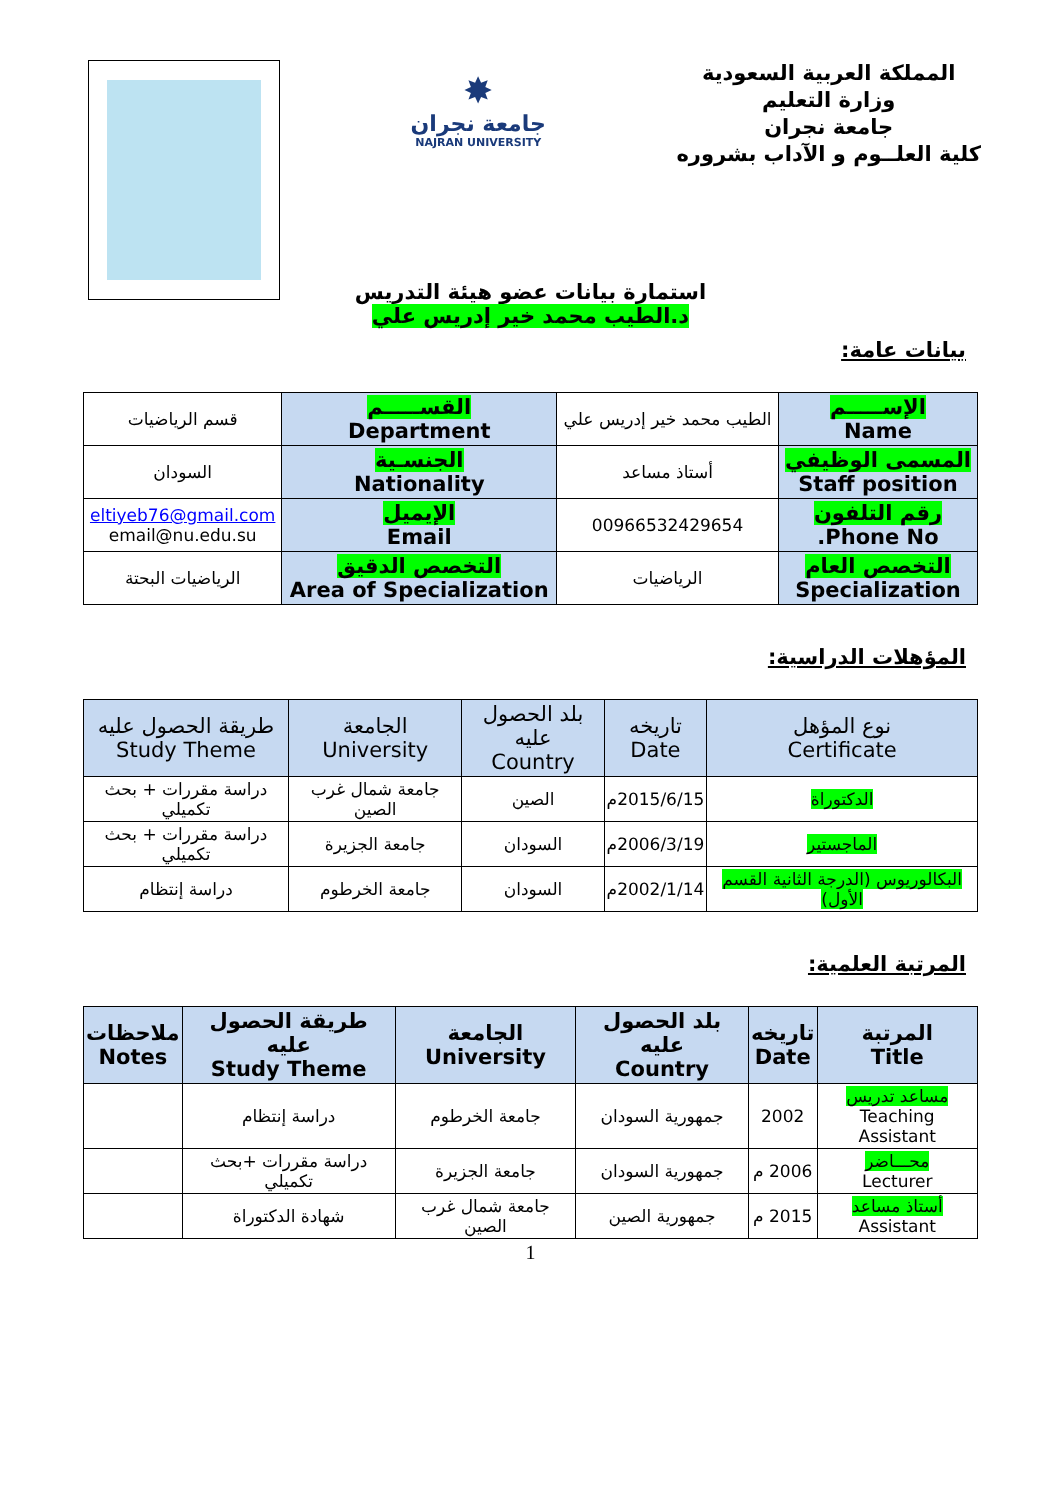المملكة العربية السعودية
وزارة التعليم
جامعة نجران
كلية العلــوم و الآداب بشروره
✸
جامعة نجران
NAJRAN UNIVERSITY
استمارة بيانات عضو هيئة التدريس
د.الطيب محمد خير إدريس علي
بيانات عامة:
| الإســـــم Name | الطيب محمد خير إدريس علي | القســـــم Department | قسم الرياضيات |
| المسمى الوظيفي Staff position | أستاذ مساعد | الجنسـية Nationality | السودان |
| رقم التلفون Phone No. | 00966532429654 | الإيميل Email | eltiyeb76@gmail.com email@nu.edu.su |
| التخصص العام Specialization | الرياضيات | التخصص الدقيق Area of Specialization | الرياضيات البحتة |
المؤهلات الدراسية:
| نوع المؤهل Certificate | تاريخه Date | بلد الحصول عليه Country | الجامعة University | طريقة الحصول عليه Study Theme |
| --- | --- | --- | --- | --- |
| الدكتوراة | 2015/6/15م | الصين | جامعة شمال غرب الصين | دراسة مقررات + بحث تكميلي |
| الماجستير | 2006/3/19م | السودان | جامعة الجزيرة | دراسة مقررات + بحث تكميلي |
| البكالوريوس (الدرجة الثانية القسم الأول) | 2002/1/14م | السودان | جامعة الخرطوم | دراسة إنتظام |
المرتبة العلمية:
| المرتبة Title | تاريخه Date | بلد الحصول عليه Country | الجامعة University | طريقة الحصول عليه Study Theme | ملاحظات Notes |
| --- | --- | --- | --- | --- | --- |
| مساعد تدريس Teaching Assistant | 2002 | جمهورية السودان | جامعة الخرطوم | دراسة إنتظام | |
| محـــاضر Lecturer | 2006 م | جمهورية السودان | جامعة الجزيرة | دراسة مقررات +بحث تكميلي | |
| أستاذ مساعد Assistant | 2015 م | جمهورية الصين | جامعة شمال غرب الصين | شهادة الدكتوراة | |
1